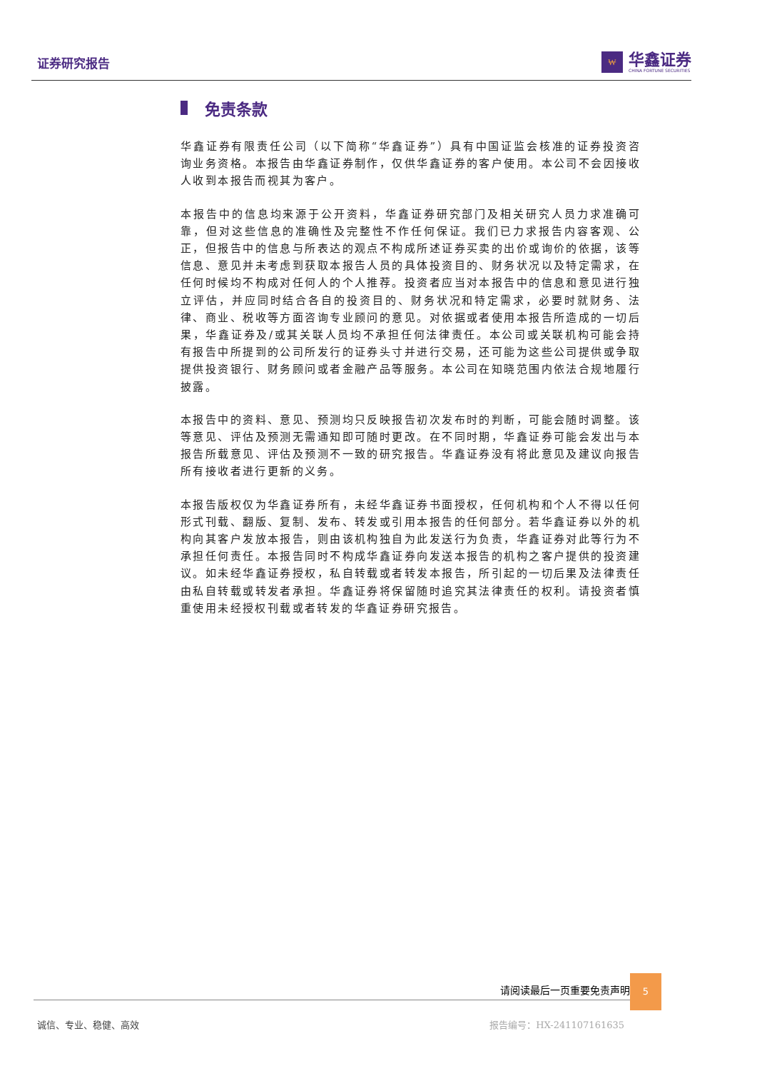证券研究报告
₩
华鑫证券
CHINA FORTUNE SECURITIES
免责条款
华鑫证券有限责任公司（以下简称“华鑫证券”）具有中国证监会核准的证券投资咨询业务资格。本报告由华鑫证券制作，仅供华鑫证券的客户使用。本公司不会因接收人收到本报告而视其为客户。
本报告中的信息均来源于公开资料，华鑫证券研究部门及相关研究人员力求准确可靠，但对这些信息的准确性及完整性不作任何保证。我们已力求报告内容客观、公正，但报告中的信息与所表达的观点不构成所述证券买卖的出价或询价的依据，该等信息、意见并未考虑到获取本报告人员的具体投资目的、财务状况以及特定需求，在任何时候均不构成对任何人的个人推荐。投资者应当对本报告中的信息和意见进行独立评估，并应同时结合各自的投资目的、财务状况和特定需求，必要时就财务、法律、商业、税收等方面咨询专业顾问的意见。对依据或者使用本报告所造成的一切后果，华鑫证券及/或其关联人员均不承担任何法律责任。本公司或关联机构可能会持有报告中所提到的公司所发行的证券头寸并进行交易，还可能为这些公司提供或争取提供投资银行、财务顾问或者金融产品等服务。本公司在知晓范围内依法合规地履行披露。
本报告中的资料、意见、预测均只反映报告初次发布时的判断，可能会随时调整。该等意见、评估及预测无需通知即可随时更改。在不同时期，华鑫证券可能会发出与本报告所载意见、评估及预测不一致的研究报告。华鑫证券没有将此意见及建议向报告所有接收者进行更新的义务。
本报告版权仅为华鑫证券所有，未经华鑫证券书面授权，任何机构和个人不得以任何形式刊载、翻版、复制、发布、转发或引用本报告的任何部分。若华鑫证券以外的机构向其客户发放本报告，则由该机构独自为此发送行为负责，华鑫证券对此等行为不承担任何责任。本报告同时不构成华鑫证券向发送本报告的机构之客户提供的投资建议。如未经华鑫证券授权，私自转载或者转发本报告，所引起的一切后果及法律责任由私自转载或转发者承担。华鑫证券将保留随时追究其法律责任的权利。请投资者慎重使用未经授权刊载或者转发的华鑫证券研究报告。
请阅读最后一页重要免责声明
5
诚信、专业、稳健、高效 报告编号：HX-241107161635